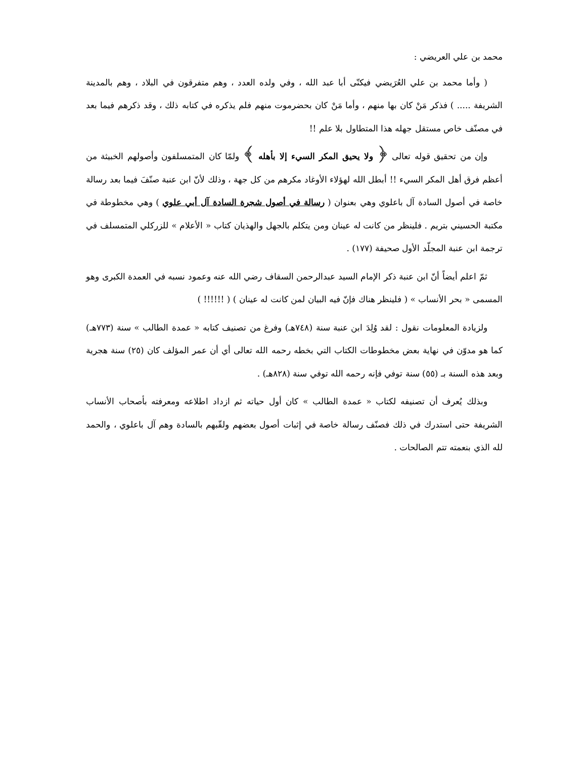محمد بن علي العريضي :
( وأما محمد بن علي العُرَيضي فيكنّى أبا عبد الله ، وفي ولده العدد ، وهم متفرقون في البلاد ، وهم بالمدينة الشريفة ..... ) فذكر مَنْ كان بها منهم ، وأما مَنْ كان بحضرموت منهم فلم يذكره في كتابه ذلك ، وقد ذكرهم فيما بعد في مصنّف خاص مستقل جهله هذا المتطاول بلا علم !!
وإن من تحقيق قوله تعالى ﴿ ولا يحيق المكر السيء إلا بأهله ﴾ ولمّا كان المتمسلفون وأصولهم الخبيثة من أعظم فرق أهل المكر السيء !! أبطل الله لهؤلاء الأوغاد مكرهم من كل جهة ، وذلك لأنّ ابن عنبة صنّفَ فيما بعد رسالة خاصة في أصول السادة آل باعلوي وهي بعنوان ( رسالة في أصول شجرة السادة آل أبي علوي ) وهي مخطوطة في مكتبة الحسيني بتريم . فلينظر من كانت له عينان ومن يتكلم بالجهل والهذيان كتاب « الأعلام » للزركلي المتمسلف في ترجمة ابن عنبة المجلّد الأول صحيفة (١٧٧) .
ثمّ اعلم أيضاً أنّ ابن عنبة ذكر الإمام السيد عبدالرحمن السقاف رضي الله عنه وعمود نسبه في العمدة الكبرى وهو المسمى « بحر الأنساب » ( فلينظر هناك فإنّ فيه البيان لمن كانت له عينان ) ( !!!!!! )
ولزيادة المعلومات نقول : لقد وُلِدَ ابن عنبة سنة (٧٤٨هـ) وفرغ من تصنيف كتابه « عمدة الطالب » سنة (٧٧٣هـ) كما هو مدوّن في نهاية بعض مخطوطات الكتاب التي بخطه رحمه الله تعالى أي أن عمر المؤلف كان (٢٥) سنة هجرية وبعد هذه السنة بـ (٥٥) سنة توفي فإنه رحمه الله توفي سنة (٨٢٨هـ) .
وبذلك يُعرف أن تصنيفه لكتاب « عمدة الطالب » كان أول حياته ثم ازداد اطلاعه ومعرفته بأصحاب الأنساب الشريفة حتى استدرك في ذلك فصنّف رسالة خاصة في إثبات أصول بعضهم ولقّبهم بالسادة وهم آل باعلوي ، والحمد لله الذي بنعمته تتم الصالحات .